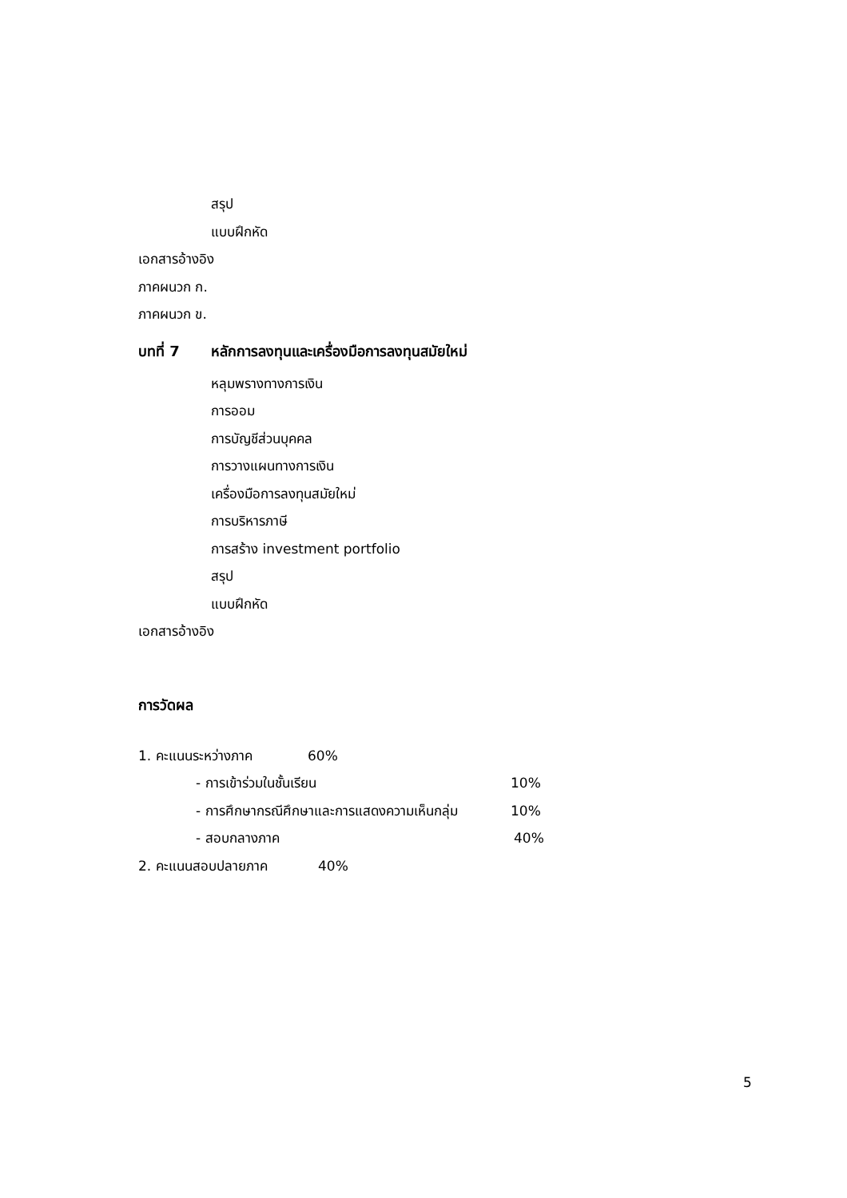สรุป
แบบฝึกหัด
เอกสารอ้างอิง
ภาคผนวก ก.
ภาคผนวก ข.
บทที่ 7 หลักการลงทุนและเครื่องมือการลงทุนสมัยใหม่
หลุมพรางทางการเงิน
การออม
การบัญชีส่วนบุคคล
การวางแผนทางการเงิน
เครื่องมือการลงทุนสมัยใหม่
การบริหารภาษี
การสร้าง investment portfolio
สรุป
แบบฝึกหัด
เอกสารอ้างอิง
การวัดผล
1. คะแนนระหว่างภาค 60%
- การเข้าร่วมในชั้นเรียน 10%
- การศึกษากรณีศึกษาและการแสดงความเห็นกลุ่ม 10%
- สอบกลางภาค 40%
2. คะแนนสอบปลายภาค 40%
5